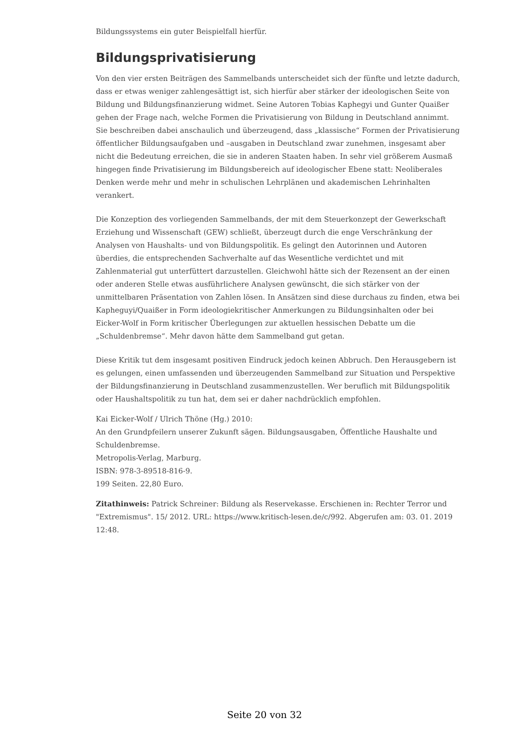Bildungssystems ein guter Beispielfall hierfür.
Bildungsprivatisierung
Von den vier ersten Beiträgen des Sammelbands unterscheidet sich der fünfte und letzte dadurch, dass er etwas weniger zahlengesättigt ist, sich hierfür aber stärker der ideologischen Seite von Bildung und Bildungsfinanzierung widmet. Seine Autoren Tobias Kaphegyi und Gunter Quaißer gehen der Frage nach, welche Formen die Privatisierung von Bildung in Deutschland annimmt. Sie beschreiben dabei anschaulich und überzeugend, dass „klassische“ Formen der Privatisierung öffentlicher Bildungsaufgaben und –ausgaben in Deutschland zwar zunehmen, insgesamt aber nicht die Bedeutung erreichen, die sie in anderen Staaten haben. In sehr viel größerem Ausmaß hingegen finde Privatisierung im Bildungsbereich auf ideologischer Ebene statt: Neoliberales Denken werde mehr und mehr in schulischen Lehrplänen und akademischen Lehrinhalten verankert.
Die Konzeption des vorliegenden Sammelbands, der mit dem Steuerkonzept der Gewerkschaft Erziehung und Wissenschaft (GEW) schließt, überzeugt durch die enge Verschränkung der Analysen von Haushalts- und von Bildungspolitik. Es gelingt den Autorinnen und Autoren überdies, die entsprechenden Sachverhalte auf das Wesentliche verdichtet und mit Zahlenmaterial gut unterfüttert darzustellen. Gleichwohl hätte sich der Rezensent an der einen oder anderen Stelle etwas ausführlichere Analysen gewünscht, die sich stärker von der unmittelbaren Präsentation von Zahlen lösen. In Ansätzen sind diese durchaus zu finden, etwa bei Kapheguyi/Quaißer in Form ideologiekritischer Anmerkungen zu Bildungsinhalten oder bei Eicker-Wolf in Form kritischer Überlegungen zur aktuellen hessischen Debatte um die „Schuldenbremse“. Mehr davon hätte dem Sammelband gut getan.
Diese Kritik tut dem insgesamt positiven Eindruck jedoch keinen Abbruch. Den Herausgebern ist es gelungen, einen umfassenden und überzeugenden Sammelband zur Situation und Perspektive der Bildungsfinanzierung in Deutschland zusammenzustellen. Wer beruflich mit Bildungspolitik oder Haushaltspolitik zu tun hat, dem sei er daher nachdrücklich empfohlen.
Kai Eicker-Wolf / Ulrich Thöne (Hg.) 2010:
An den Grundpfeilern unserer Zukunft sägen. Bildungsausgaben, Öffentliche Haushalte und Schuldenbremse.
Metropolis-Verlag, Marburg.
ISBN: 978-3-89518-816-9.
199 Seiten. 22,80 Euro.
Zitathinweis: Patrick Schreiner: Bildung als Reservekasse. Erschienen in: Rechter Terror und "Extremismus". 15/ 2012. URL: https://www.kritisch-lesen.de/c/992. Abgerufen am: 03. 01. 2019 12:48.
Seite 20 von 32